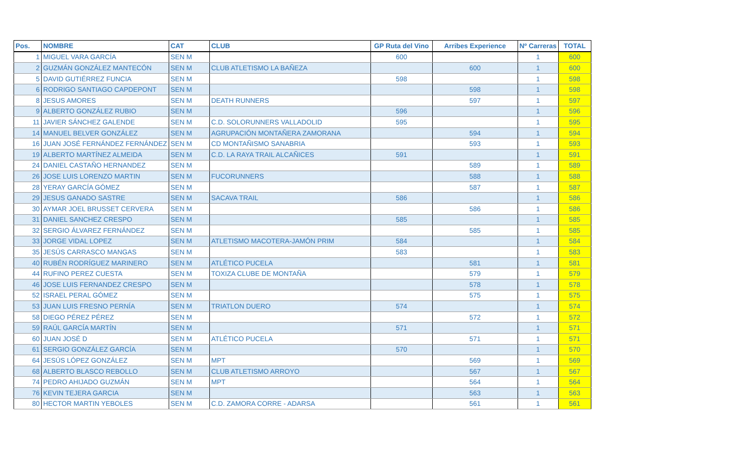| Pos. | NOMBRE | CAT | CLUB | GP Ruta del Vino | Arribes Experience | Nº Carreras | TOTAL |
| --- | --- | --- | --- | --- | --- | --- | --- |
| 1 | MIGUEL VARA GARCÍA | SEN M | | 600 | | 1 | 600 |
| 2 | GUZMÁN GONZÁLEZ MANTECÓN | SEN M | CLUB ATLETISMO LA BAÑEZA | | 600 | 1 | 600 |
| 5 | DAVID GUTIÉRREZ FUNCIA | SEN M | | 598 | | 1 | 598 |
| 6 | RODRIGO SANTIAGO CAPDEPONT | SEN M | | | 598 | 1 | 598 |
| 8 | JESUS AMORES | SEN M | DEATH RUNNERS | | 597 | 1 | 597 |
| 9 | ALBERTO GONZÁLEZ RUBIO | SEN M | | 596 | | 1 | 596 |
| 11 | JAVIER SÁNCHEZ GALENDE | SEN M | C.D. SOLORUNNERS VALLADOLID | 595 | | 1 | 595 |
| 14 | MANUEL BELVER GONZÁLEZ | SEN M | AGRUPACIÓN MONTAÑERA ZAMORANA | | 594 | 1 | 594 |
| 16 | JUAN JOSÉ FERNÁNDEZ FERNÁNDEZ | SEN M | CD MONTAÑISMO SANABRIA | | 593 | 1 | 593 |
| 19 | ALBERTO MARTÍNEZ ALMEIDA | SEN M | C.D. LA RAYA TRAIL ALCAÑICES | 591 | | 1 | 591 |
| 24 | DANIEL CASTAÑO HERNANDEZ | SEN M | | | 589 | 1 | 589 |
| 26 | JOSE LUIS LORENZO MARTIN | SEN M | FUCORUNNERS | | 588 | 1 | 588 |
| 28 | YERAY GARCÍA GÓMEZ | SEN M | | | 587 | 1 | 587 |
| 29 | JESUS GANADO SASTRE | SEN M | SACAVA TRAIL | 586 | | 1 | 586 |
| 30 | AYMAR JOEL BRUSSET CERVERA | SEN M | | | 586 | 1 | 586 |
| 31 | DANIEL SANCHEZ CRESPO | SEN M | | 585 | | 1 | 585 |
| 32 | SERGIO ÁLVAREZ FERNÁNDEZ | SEN M | | | 585 | 1 | 585 |
| 33 | JORGE VIDAL LOPEZ | SEN M | ATLETISMO MACOTERA-JAMÓN PRIM | 584 | | 1 | 584 |
| 35 | JESÚS CARRASCO MANGAS | SEN M | | 583 | | 1 | 583 |
| 40 | RUBÉN RODRÍGUEZ MARINERO | SEN M | ATLÉTICO PUCELA | | 581 | 1 | 581 |
| 44 | RUFINO PEREZ CUESTA | SEN M | TOXIZA CLUBE DE MONTAÑA | | 579 | 1 | 579 |
| 46 | JOSE LUIS FERNANDEZ CRESPO | SEN M | | | 578 | 1 | 578 |
| 52 | ISRAEL PERAL GÓMEZ | SEN M | | | 575 | 1 | 575 |
| 53 | JUAN LUIS FRESNO PERNÍA | SEN M | TRIATLON DUERO | 574 | | 1 | 574 |
| 58 | DIEGO PÉREZ PÉREZ | SEN M | | | 572 | 1 | 572 |
| 59 | RAÚL GARCÍA MARTÍN | SEN M | | 571 | | 1 | 571 |
| 60 | JUAN JOSÉ D | SEN M | ATLÉTICO PUCELA | | 571 | 1 | 571 |
| 61 | SERGIO GONZÁLEZ GARCÍA | SEN M | | 570 | | 1 | 570 |
| 64 | JESÚS LÓPEZ GONZÁLEZ | SEN M | MPT | | 569 | 1 | 569 |
| 68 | ALBERTO BLASCO REBOLLO | SEN M | CLUB ATLETISMO ARROYO | | 567 | 1 | 567 |
| 74 | PEDRO AHIJADO GUZMÁN | SEN M | MPT | | 564 | 1 | 564 |
| 76 | KEVIN TEJERA GARCIA | SEN M | | | 563 | 1 | 563 |
| 80 | HECTOR MARTIN YEBOLES | SEN M | C.D. ZAMORA CORRE - ADARSA | | 561 | 1 | 561 |